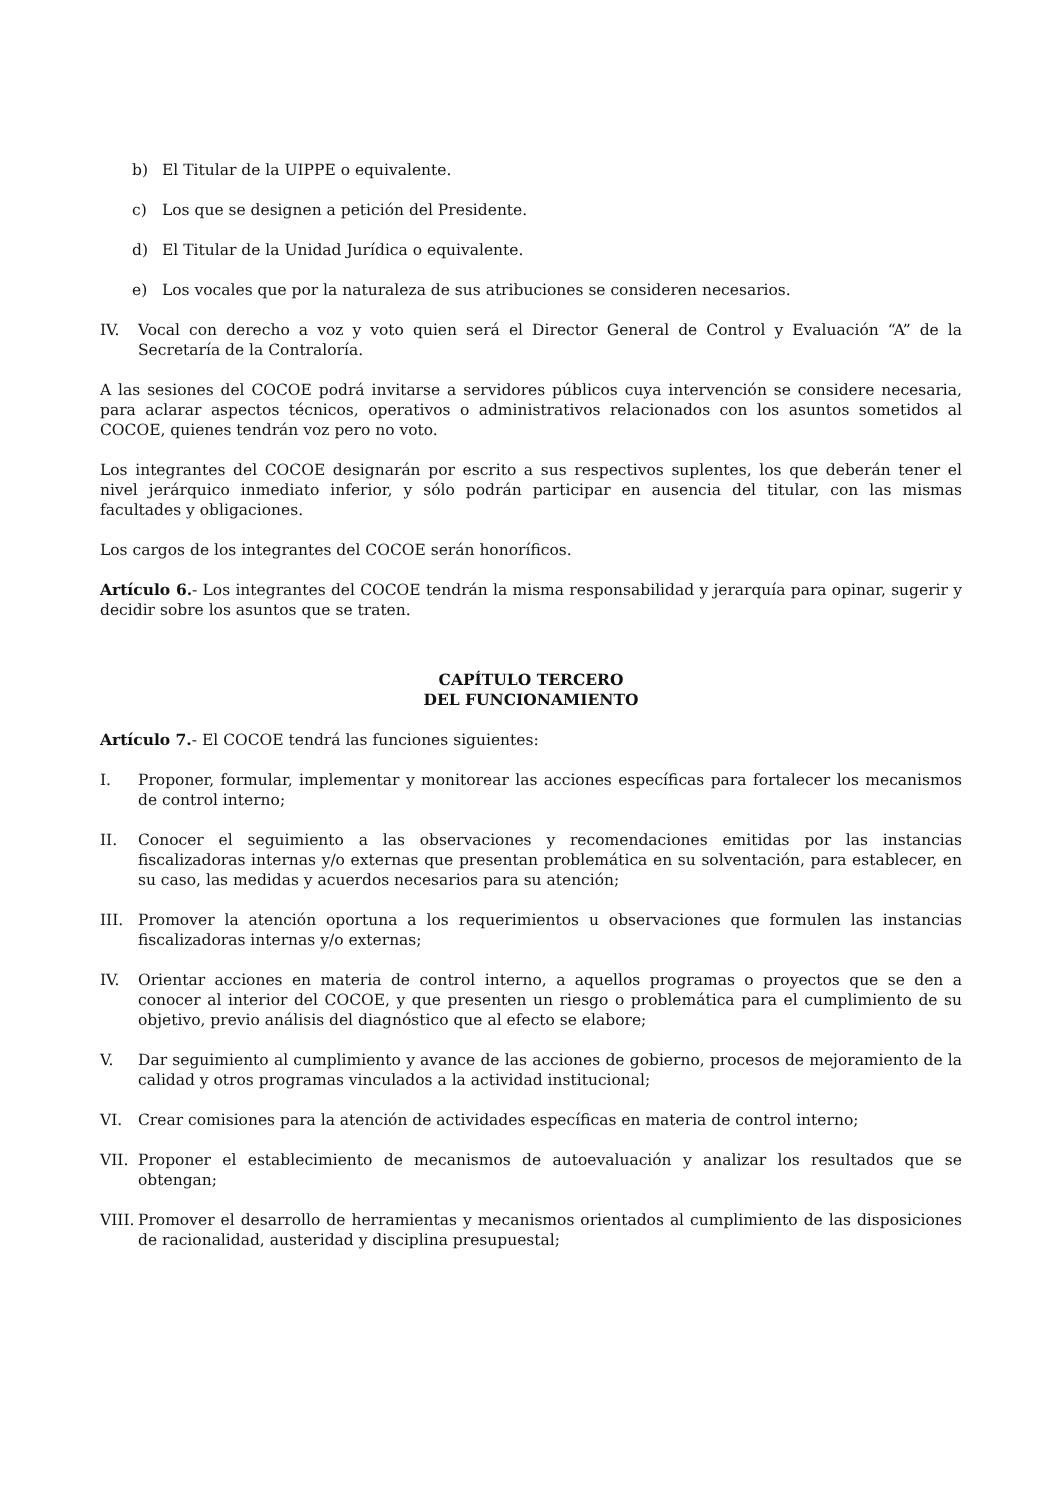b) El Titular de la UIPPE o equivalente.
c) Los que se designen a petición del Presidente.
d) El Titular de la Unidad Jurídica o equivalente.
e) Los vocales que por la naturaleza de sus atribuciones se consideren necesarios.
IV. Vocal con derecho a voz y voto quien será el Director General de Control y Evaluación “A” de la Secretaría de la Contraloría.
A las sesiones del COCOE podrá invitarse a servidores públicos cuya intervención se considere necesaria, para aclarar aspectos técnicos, operativos o administrativos relacionados con los asuntos sometidos al COCOE, quienes tendrán voz pero no voto.
Los integrantes del COCOE designarán por escrito a sus respectivos suplentes, los que deberán tener el nivel jerárquico inmediato inferior, y sólo podrán participar en ausencia del titular, con las mismas facultades y obligaciones.
Los cargos de los integrantes del COCOE serán honoríficos.
Artículo 6.- Los integrantes del COCOE tendrán la misma responsabilidad y jerarquía para opinar, sugerir y decidir sobre los asuntos que se traten.
CAPÍTULO TERCERO
DEL FUNCIONAMIENTO
Artículo 7.- El COCOE tendrá las funciones siguientes:
I. Proponer, formular, implementar y monitorear las acciones específicas para fortalecer los mecanismos de control interno;
II. Conocer el seguimiento a las observaciones y recomendaciones emitidas por las instancias fiscalizadoras internas y/o externas que presentan problemática en su solventación, para establecer, en su caso, las medidas y acuerdos necesarios para su atención;
III. Promover la atención oportuna a los requerimientos u observaciones que formulen las instancias fiscalizadoras internas y/o externas;
IV. Orientar acciones en materia de control interno, a aquellos programas o proyectos que se den a conocer al interior del COCOE, y que presenten un riesgo o problemática para el cumplimiento de su objetivo, previo análisis del diagnóstico que al efecto se elabore;
V. Dar seguimiento al cumplimiento y avance de las acciones de gobierno, procesos de mejoramiento de la calidad y otros programas vinculados a la actividad institucional;
VI. Crear comisiones para la atención de actividades específicas en materia de control interno;
VII. Proponer el establecimiento de mecanismos de autoevaluación y analizar los resultados que se obtengan;
VIII. Promover el desarrollo de herramientas y mecanismos orientados al cumplimiento de las disposiciones de racionalidad, austeridad y disciplina presupuestal;